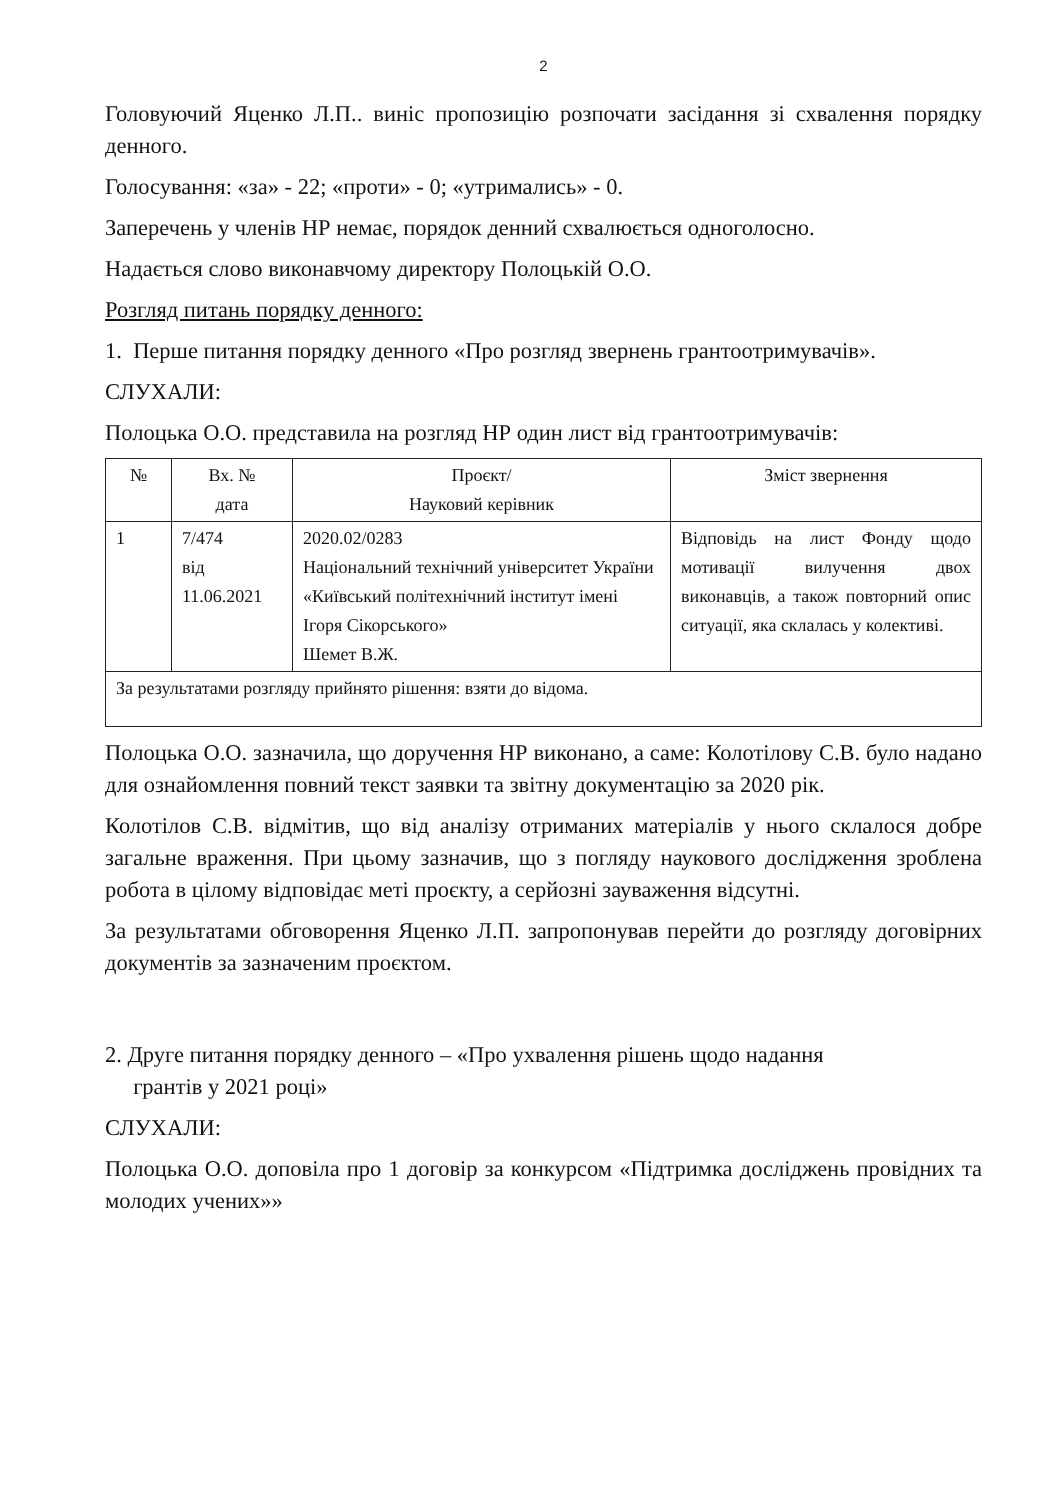2
Головуючий Яценко Л.П.. виніс пропозицію розпочати засідання зі схвалення порядку денного.
Голосування: «за» - 22; «проти» - 0; «утримались» - 0.
Заперечень у членів НР немає, порядок денний схвалюється одноголосно.
Надається слово виконавчому директору Полоцькій О.О.
Розгляд питань порядку денного:
1. Перше питання порядку денного «Про розгляд звернень грантоотримувачів».
СЛУХАЛИ:
Полоцька О.О. представила на розгляд НР один лист від грантоотримувачів:
| № | Вх. № дата | Проєкт/ Науковий керівник | Зміст звернення |
| --- | --- | --- | --- |
| 1 | 7/474 від 11.06.2021 | 2020.02/0283 Національний технічний університет України «Київський політехнічний інститут імені Ігоря Сікорського» Шемет В.Ж. | Відповідь на лист Фонду щодо мотивації вилучення двох виконавців, а також повторний опис ситуації, яка склалась у колективі. |
| За результатами розгляду прийнято рішення: взяти до відома. | | | |
Полоцька О.О. зазначила, що доручення НР виконано, а саме: Колотілову С.В. було надано для ознайомлення повний текст заявки та звітну документацію за 2020 рік.
Колотілов С.В. відмітив, що від аналізу отриманих матеріалів у нього склалося добре загальне враження. При цьому зазначив, що з погляду наукового дослідження зроблена робота в цілому відповідає меті проєкту, а серйозні зауваження відсутні.
За результатами обговорення Яценко Л.П. запропонував перейти до розгляду договірних документів за зазначеним проєктом.
2. Друге питання порядку денного – «Про ухвалення рішень щодо надання
грантів у 2021 році»
СЛУХАЛИ:
Полоцька О.О. доповіла про 1 договір за конкурсом «Підтримка досліджень провідних та молодих учених»»